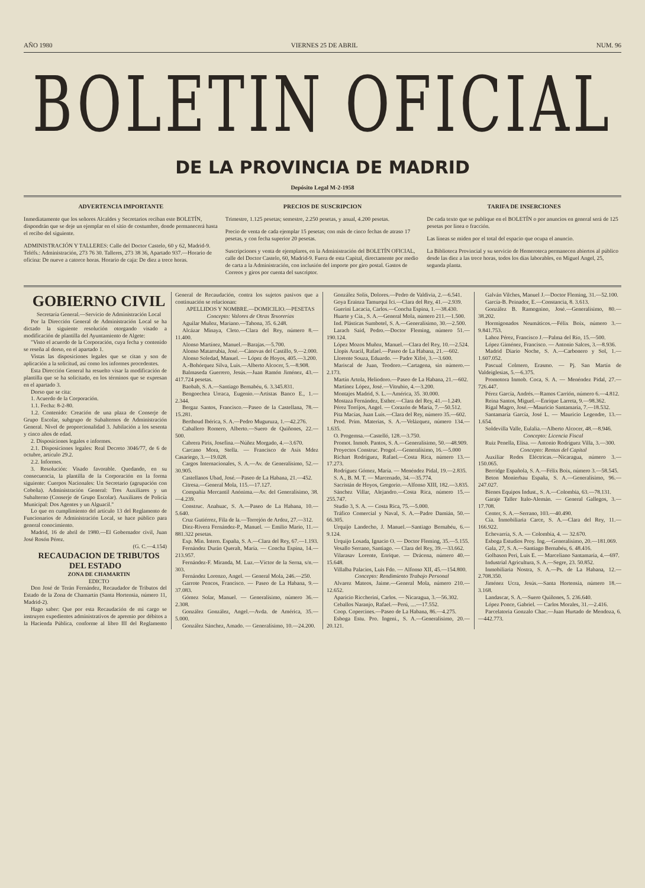AÑO 1980 VIERNES 25 DE ABRIL NUM. 96
BOLETIN OFICIAL
DE LA PROVINCIA DE MADRID
Depósito Legal M-2-1958
ADVERTENCIA IMPORTANTE
Inmediatamente que los señores Alcaldes y Secretarios reciban este BOLETÍN, dispondrán que se deje un ejemplar en el sitio de costumbre, donde permanecerá hasta el recibo del siguiente.
ADMINISTRACIÓN Y TALLERES: Calle del Doctor Castelo, 60 y 62, Madrid-9. Teléfs.: Administración, 273 76 30. Talleres, 273 38 36, Apartado 937.—Horario de oficina: De nueve a catorce horas. Horario de caja: De diez a trece horas.
PRECIOS DE SUSCRIPCION
Trimestre, 1.125 pesetas; semestre, 2.250 pesetas, y anual, 4.200 pesetas.
Precio de venta de cada ejemplar 15 pesetas; con más de cinco fechas de atraso 17 pesetas, y con fecha superior 20 pesetas.
Suscripciones y venta de ejemplares, en la Administración del BOLETÍN OFICIAL, calle del Doctor Castelo, 60, Madrid-9. Fuera de esta Capital, directamente por medio de carta a la Administración, con inclusión del importe por giro postal. Gastos de Correos y giros por cuenta del suscriptor.
TARIFA DE INSERCIONES
De cada texto que se publique en el BOLETÍN o por anuncios en general será de 125 pesetas por línea o fracción.
Las líneas se miden por el total del espacio que ocupa el anuncio.
La Biblioteca Provincial y su servicio de Hemeroteca permanecen abiertos al público desde las diez a las trece horas, todos los días laborables, en Miguel Angel, 25, segunda planta.
GOBIERNO CIVIL
Secretaría General.—Servicio de Administración Local
Por la Dirección General de Administración Local se ha dictado la siguiente resolución otorgando visado a modificación de plantilla del Ayuntamiento de Algete:
"Visto el acuerdo de la Corporación, cuya fecha y contenido se reseña al dorso, en el apartado 1.
Vistas las disposiciones legales que se citan y son de aplicación a la solicitud, así como los informes procedentes.
Esta Dirección General ha resuelto visar la modificación de plantilla que se ha solicitado, en los términos que se expresan en el apartado 3.
Dorso que se cita:
1. Acuerdo de la Corporación.
1.1. Fecha: 8-2-80.
1.2. Contenido: Creación de una plaza de Conserje de Grupo Escolar, subgrupo de Subalternos de Administración General. Nivel de proporcionalidad 3. Jubilación a los sesenta y cinco años de edad.
2. Disposiciones legales e informes.
2.1. Disposiciones legales: Real Decreto 3046/77, de 6 de octubre, artículo 29.2.
2.2. Informes.
3. Resolución: Visado favorable. Quedando, en su consecuencia, la plantilla de la Corporación en la forma siguiente: Cuerpos Nacionales: Un Secretario (agrupación con Cobeña). Administración General: Tres Auxiliares y un Subalterno (Conserje de Grupo Escolar). Auxiliares de Policía Municipal: Dos Agentes y un Alguacil."
Lo que en cumplimiento del artículo 13 del Reglamento de Funcionarios de Administración Local, se hace público para general conocimiento.
Madrid, 16 de abril de 1980.—El Gobernador civil, Juan José Rosón Pérez.
(G. C.—4.154)
RECAUDACION DE TRIBUTOS DEL ESTADO
ZONA DE CHAMARTIN
EDICTO
Don José de Terán Fernández, Recaudador de Tributos del Estado de la Zona de Chamartín (Santa Hortensia, número 11, Madrid-2).
Hago saber: Que por esta Recaudación de mi cargo se instruyen expedientes administrativos de apremio por débitos a la Hacienda Pública, conforme al libro III del Reglamento General de Recaudación, contra los sujetos pasivos que a continuación se relacionan:
APELLIDOS Y NOMBRE.—DOMICILIO.—PESETAS
Concepto: Valores de Otras Tesorerías
Aguilar Muñoz, Mariano.—Tahona, 35. 6.248.
Alcázar Minaya, Cleto.—Clara del Rey, número 8.—11.400.
Alonso Martínez, Manuel.—Barajas.—5.700.
Alonso Matarrubia, José.—Cánovas del Castillo, 9.—2.000.
Alonso Soledad, Manuel. — López de Hoyos, 405.—3.200.
A.-Bohórquez Silva, Luis.—Alberto Alcocer, 5.—8.908.
Balmaseda Guerrero, Jesús.—Juan Ramón Jiménez, 43.—417.724 pesetas.
Baobab, S. A.—Santiago Bernabéu, 6. 3.345.831.
Bengoechea Urraca, Eugenio.—Artistas Banco E., 1.—2.344.
Bergaz Santos, Francisco.—Paseo de la Castellana, 78.—15.281.
Berthoud Ibérica, S. A.—Pedro Muguruza, 1.—42.276.
Caballero Romero, Alberto.—Suero de Quiñones, 22.—500.
Cabrera Piris, Josefina.—Núñez Morgado, 4.—3.670.
Carcano Mora, Stella. — Francisco de Asís Mdez Casariego, 3.—19.028.
Cargos Internacionales, S. A.—Av. de Generalísimo, 52.—30.905.
Castellanos Ubad, José.—Paseo de La Habana, 21.—452.
Citresa.—General Mola, 115.—17.127.
Compañía Mercantil Anónima.—Av. del Generalísimo, 38.—4.239.
Construc. Anahuac, S. A.—Paseo de La Habana, 10.—5.640.
Cruz Gutiérrez, Fila de la.—Torrejón de Ardoz, 27.—312.
Díez-Rivera Fernández-P., Manuel. — Emilio Mario, 11.—881.322 pesetas.
Exp. Min. Intern. España, S. A.—Clara del Rey, 67.—1.193.
Fernández Durán Queralt, María. — Concha Espina, 14.—213.957.
Fernández-F. Miranda, M. Luz.—Víctor de la Serna, s/n.—303.
Fernández Lorenzo, Angel. — General Mola, 246.—250.
Garrote Pencos, Francisco. — Paseo de La Habana, 9.—37.083.
Gómez Solar, Manuel. — Generalísimo, número 36.—2.308.
González González, Angel.—Avda. de América, 35.—5.000.
González Sánchez, Amado. — Generalísimo, 10.—24.200.
González Solís, Dolores.—Pedro de Valdivia, 2.—6.541.
Goya Erainza Tamurqui Ici.—Clara del Rey, 41.—2.939.
Guerini Lacacia, Carlos.—Concha Espina, 1.—38.430.
Huarte y Cía., S. A.—General Mola, número 211.—1.500.
Ind. Plásticas Sumbotel, S. A.—Generalísimo, 30.—2.500.
Larach Said, Pedro.—Doctor Fleming, número 51.—190.124.
López Mozos Muñoz, Manuel.—Clara del Rey, 10.—2.524.
Llopis Aracil, Rafael.—Paseo de La Habana, 21.—602.
Llorente Souza, Eduardo. — Padre Xifré, 3.—3.600.
Mariscal de Juan, Teodoro.—Cartagena, sin número.—2.173.
Martín Artola, Heliodoro.—Paseo de La Habana, 21.—602.
Martínez López, José.—Vitrubio, 4.—3.200.
Montajes Madrid, S. L.—América, 35. 30.000.
Mostaza Fernández, Esther.—Clara del Rey, 41.—1.249.
Pérez Torrijos, Angel. — Corazón de María, 7.—50.512.
Pita Macías, Juan Luis.—Clara del Rey, número 35.—602.
Prod. Prim. Materias, S. A.—Velázquez, número 134.—1.635.
O. Progemsa.—Castelló, 128.—3.750.
Promot. Inmob. Pantos, S. A.—Generalísimo, 50.—48.909.
Proyectos Construc. Progol.—Generalísimo, 16.—5.000
Richart Rodríguez, Rafael.—Costa Rica, número 13.—17.273.
Rodríguez Gómez, María. — Menéndez Pidal, 19.—2.835.
S. A., B. M. T. — Marcenado, 34.—35.774.
Sacristán de Hoyos, Gregorio.—Alfonso XIII, 182.—3.835.
Sánchez Villar, Alejandro.—Costa Rica, número 15.—255.747.
Studio 3, S. A. — Costa Rica, 75.—5.000.
Tráfico Comercial y Naval, S. A.—Padre Damián, 50.—66.305.
Urquijo Landecho, J. Manuel.—Santiago Bernabéu, 6.—9.124.
Urquijo Losada, Ignacio O. — Doctor Fleming, 35.—5.155.
Vesallo Serrano, Santiago. — Clara del Rey, 39.—33.662.
Vilarasav Lorente, Enrique. — Drácena, número 40.—15.648.
Villalba Palacios, Luis Fdo. — Alfonso XII, 45.—154.800.
Concepto: Rendimiento Trabajo Personal
Alvarez Mateos, Jaime.—General Mola, número 210.—12.652.
Aparicio Riccherini, Carlos. — Nicaragua, 3.—56.302.
Ceballos Naranjo, Rafael.—Perú, ....—17.552.
Coop. Copercines.—Paseo de La Habana, 86.—4.275.
Esboga Estu. Pro. Ingeni., S. A.—Generalísimo, 20.—20.121.
Galván Vilches, Manuel J.—Doctor Fleming, 31.—52.100.
García-B. Peinador, E.—Constancia, 8. 3.613.
González B. Ramognino, José.—Generalísimo, 80.—38.202.
Hormigonados Neumáticos.—Félix Boix, número 3.—9.841.753.
Lahoz Pérez, Francisco J.—Palma del Río, 15.—500.
López Giménez, Francisco. — Antonio Salces, 3.—8.936.
Madrid Diario Noche, S. A.—Carbonero y Sol, 1.—1.607.052.
Pascual Colmero, Erasmo. — Pj. San Martín de Valdeiglesias, 5.—6.375.
Promotora Inmob. Coca, S. A. — Menéndez Pidal, 27.—726.447.
Pérez García, Andrés.—Ramos Carrión, número 6.—4.812.
Reina Santos, Miguel.—Enrique Larreta, 9.—98.362.
Rigal Magro, José.—Mauricio Santamaría, 7.—18.532.
Santamaría García, José L. — Mauricio Legendre, 13.—1.654.
Soldevilla Valle, Eulalia.—Alberto Alcocer, 48.—8.946.
Concepto: Licencia Fiscal
Ruiz Penella, Elisa. — Antonio Rodríguez Villa, 3.—300.
Concepto: Rentas del Capital
Auxiliar Redes Eléctricas.—Nicaragua, número 3.—150.065.
Berridge Española, S. A.—Félix Boix, número 3.—58.545.
Beton Monierbau España, S. A.—Generalísimo, 96.—247.027.
Bienes Equipos Indust., S. A.—Colombia, 63.—78.131.
Garaje Taller Italo-Alemán. — General Gallegos, 3.—17.708.
Center, S. A.—Serrano, 103.—40.490.
Cía. Inmobiliaria Carce, S. A.—Clara del Rey, 11.—166.922.
Echevarría, S. A. — Colombia, 4. — 32.670.
Esboga Estudios Proy. Ing.—Generalísimo, 20.—181.069.
Gala, 27, S. A.—Santiago Bernabéu, 6. 48.416.
Golbason Peri, Luis E. — Marceliano Santamaría, 4.—697.
Industrial Agricultura, S. A.—Segre, 23. 50.852.
Inmobiliaria Nostra, S. A.—Ps. de La Habana, 12.—2.708.350.
Jiménez Ucra, Jesús.—Santa Hortensia, número 18.—3.168.
Landascar, S. A.—Suero Quiñones, 5. 236.640.
López Ponce, Gabriel. — Carlos Morales, 31.—2.416.
Parcelatoria Gonzalo Chac.—Juan Hurtado de Mendoza, 6.—442.773.